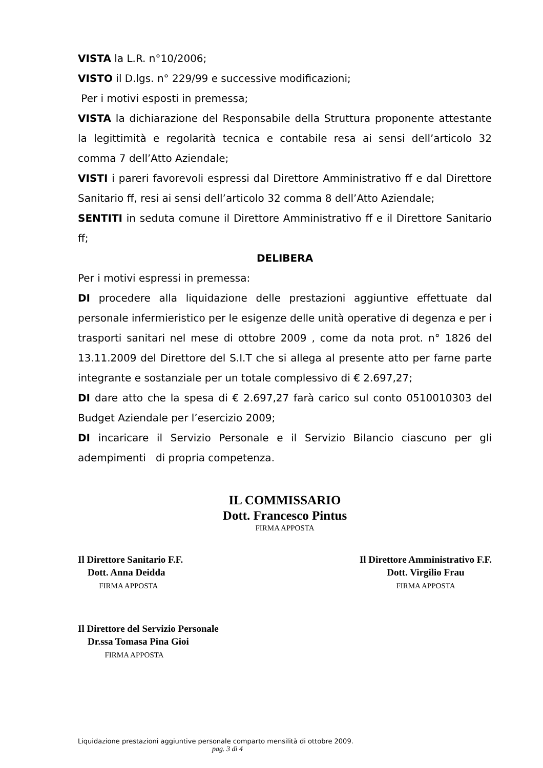VISTA la L.R. n°10/2006;
VISTO il D.lgs. n° 229/99 e successive modificazioni;
Per i motivi esposti in premessa;
VISTA la dichiarazione del Responsabile della Struttura proponente attestante la legittimità e regolarità tecnica e contabile resa ai sensi dell’articolo 32 comma 7 dell’Atto Aziendale;
VISTI i pareri favorevoli espressi dal Direttore Amministrativo ff e dal Direttore Sanitario ff, resi ai sensi dell’articolo 32 comma 8 dell’Atto Aziendale;
SENTITI in seduta comune il Direttore Amministrativo ff e il Direttore Sanitario ff;
DELIBERA
Per i motivi espressi in premessa:
DI procedere alla liquidazione delle prestazioni aggiuntive effettuate dal personale infermieristico per le esigenze delle unità operative di degenza e per i trasporti sanitari nel mese di ottobre 2009 , come da nota prot. n° 1826 del 13.11.2009 del Direttore del S.I.T che si allega al presente atto per farne parte integrante e sostanziale per un totale complessivo di € 2.697,27;
DI dare atto che la spesa di € 2.697,27 farà carico sul conto 0510010303 del Budget Aziendale per l’esercizio 2009;
DI incaricare il Servizio Personale e il Servizio Bilancio ciascuno per gli adempimenti di propria competenza.
IL COMMISSARIO
Dott. Francesco Pintus
FIRMA APPOSTA
Il Direttore Sanitario F.F.
Dott. Anna Deidda
FIRMA APPOSTA
Il Direttore Amministrativo F.F.
Dott. Virgilio Frau
FIRMA APPOSTA
Il Direttore del Servizio Personale
Dr.ssa Tomasa Pina Gioi
FIRMA APPOSTA
Liquidazione prestazioni aggiuntive personale comparto mensilità di ottobre 2009.
pag. 3 di 4